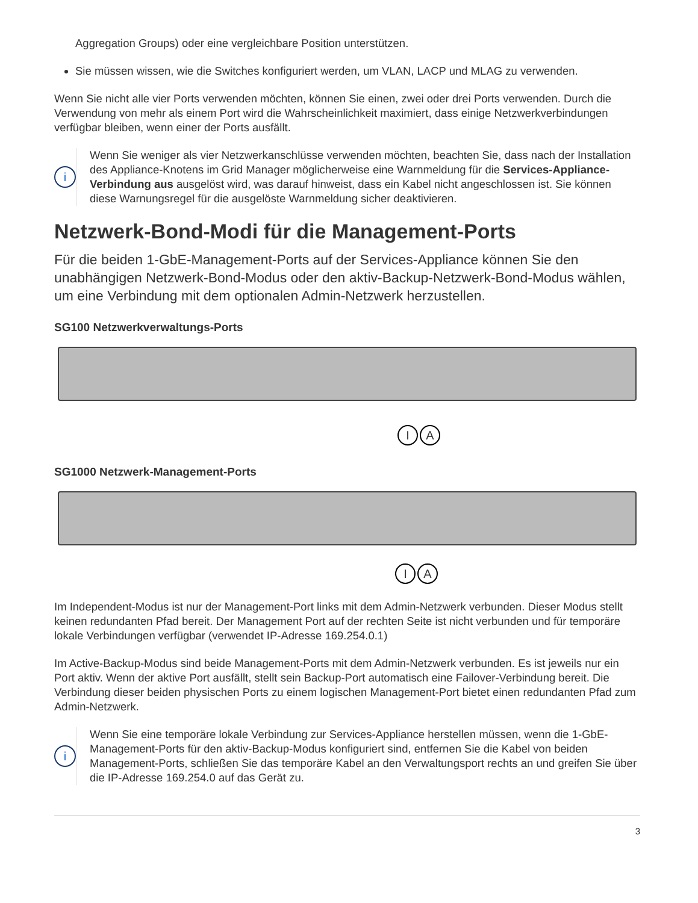Aggregation Groups) oder eine vergleichbare Position unterstützen.
Sie müssen wissen, wie die Switches konfiguriert werden, um VLAN, LACP und MLAG zu verwenden.
Wenn Sie nicht alle vier Ports verwenden möchten, können Sie einen, zwei oder drei Ports verwenden. Durch die Verwendung von mehr als einem Port wird die Wahrscheinlichkeit maximiert, dass einige Netzwerkverbindungen verfügbar bleiben, wenn einer der Ports ausfällt.
i
Wenn Sie weniger als vier Netzwerkanschlüsse verwenden möchten, beachten Sie, dass nach der Installation des Appliance-Knotens im Grid Manager möglicherweise eine Warnmeldung für die Services-Appliance-Verbindung aus ausgelöst wird, was darauf hinweist, dass ein Kabel nicht angeschlossen ist. Sie können diese Warnungsregel für die ausgelöste Warnmeldung sicher deaktivieren.
Netzwerk-Bond-Modi für die Management-Ports
Für die beiden 1-GbE-Management-Ports auf der Services-Appliance können Sie den unabhängigen Netzwerk-Bond-Modus oder den aktiv-Backup-Netzwerk-Bond-Modus wählen, um eine Verbindung mit dem optionalen Admin-Netzwerk herzustellen.
SG100 Netzwerkverwaltungs-Ports
I A
SG1000 Netzwerk-Management-Ports
I A
Im Independent-Modus ist nur der Management-Port links mit dem Admin-Netzwerk verbunden. Dieser Modus stellt keinen redundanten Pfad bereit. Der Management Port auf der rechten Seite ist nicht verbunden und für temporäre lokale Verbindungen verfügbar (verwendet IP-Adresse 169.254.0.1)
Im Active-Backup-Modus sind beide Management-Ports mit dem Admin-Netzwerk verbunden. Es ist jeweils nur ein Port aktiv. Wenn der aktive Port ausfällt, stellt sein Backup-Port automatisch eine Failover-Verbindung bereit. Die Verbindung dieser beiden physischen Ports zu einem logischen Management-Port bietet einen redundanten Pfad zum Admin-Netzwerk.
i
Wenn Sie eine temporäre lokale Verbindung zur Services-Appliance herstellen müssen, wenn die 1-GbE-Management-Ports für den aktiv-Backup-Modus konfiguriert sind, entfernen Sie die Kabel von beiden Management-Ports, schließen Sie das temporäre Kabel an den Verwaltungsport rechts an und greifen Sie über die IP-Adresse 169.254.0 auf das Gerät zu.
3